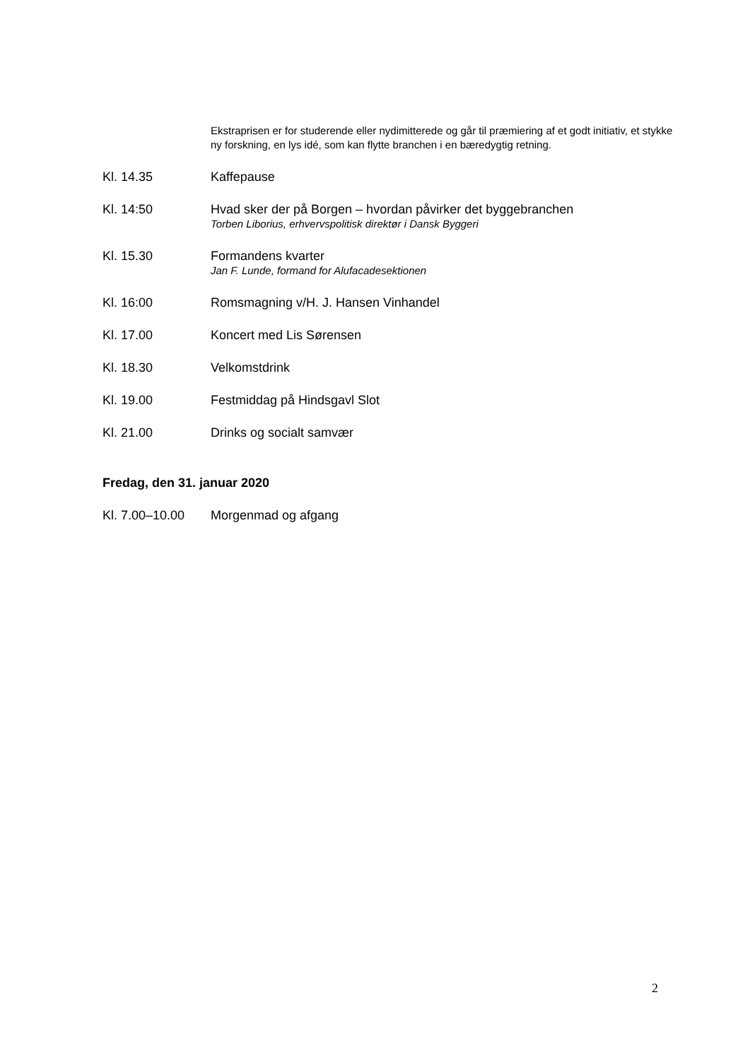Ekstraprisen er for studerende eller nydimitterede og går til præmiering af et godt initiativ, et stykke ny forskning, en lys idé, som kan flytte branchen i en bæredygtig retning.
Kl. 14.35 Kaffepause
Kl. 14:50 Hvad sker der på Borgen – hvordan påvirker det byggebranchen
Torben Liborius, erhvervspolitisk direktør i Dansk Byggeri
Kl. 15.30 Formandens kvarter
Jan F. Lunde, formand for Alufacadesektionen
Kl. 16:00 Romsmagning v/H. J. Hansen Vinhandel
Kl. 17.00 Koncert med Lis Sørensen
Kl. 18.30 Velkomstdrink
Kl. 19.00 Festmiddag på Hindsgavl Slot
Kl. 21.00 Drinks og socialt samvær
Fredag, den 31. januar 2020
Kl. 7.00–10.00 Morgenmad og afgang
2